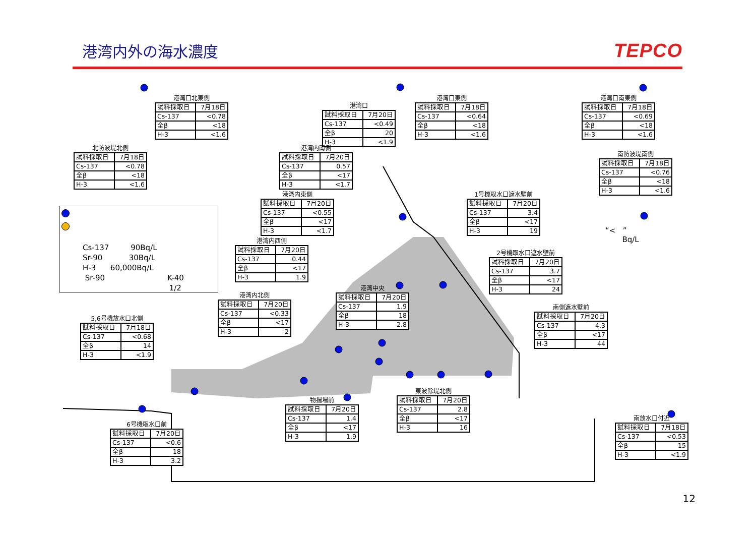港湾内外の海水濃度
TEPCO
港湾口北東側
| 試料採取日 | 7月18日 |
| Cs-137 | <0.78 |
| 全β | <18 |
| H-3 | <1.6 |
港湾口
| 試料採取日 | 7月20日 |
| Cs-137 | <0.49 |
| 全β | 20 |
| H-3 | <1.9 |
港湾口東側
| 試料採取日 | 7月18日 |
| Cs-137 | <0.64 |
| 全β | <18 |
| H-3 | <1.6 |
港湾口南東側
| 試料採取日 | 7月18日 |
| Cs-137 | <0.69 |
| 全β | <18 |
| H-3 | <1.6 |
北防波堤北側
| 試料採取日 | 7月18日 |
| Cs-137 | <0.78 |
| 全β | <18 |
| H-3 | <1.6 |
港湾内南側
| 試料採取日 | 7月20日 |
| Cs-137 | 0.57 |
| 全β | <17 |
| H-3 | <1.7 |
南防波堤南側
| 試料採取日 | 7月18日 |
| Cs-137 | <0.76 |
| 全β | <18 |
| H-3 | <1.6 |
Cs-137 90Bq/L
Sr-90 30Bq/L
H-3 60,000Bq/L
Sr-90 K-40
1/2
港湾内東側
| 試料採取日 | 7月20日 |
| Cs-137 | <0.55 |
| 全β | <17 |
| H-3 | <1.7 |
港湾内西側
| 試料採取日 | 7月20日 |
| Cs-137 | 0.44 |
| 全β | <17 |
| H-3 | 1.9 |
1号機取水口遮水壁前
| 試料採取日 | 7月20日 |
| Cs-137 | 3.4 |
| 全β | <17 |
| H-3 | 19 |
2号機取水口遮水壁前
| 試料採取日 | 7月20日 |
| Cs-137 | 3.7 |
| 全β | <17 |
| H-3 | 24 |
“< ”
Bq/L
5,6号機放水口北側
| 試料採取日 | 7月18日 |
| Cs-137 | <0.68 |
| 全β | 14 |
| H-3 | <1.9 |
港湾内北側
| 試料採取日 | 7月20日 |
| Cs-137 | <0.33 |
| 全β | <17 |
| H-3 | 2 |
港湾中央
| 試料採取日 | 7月20日 |
| Cs-137 | 1.9 |
| 全β | 18 |
| H-3 | 2.8 |
南側遮水壁前
| 試料採取日 | 7月20日 |
| Cs-137 | 4.3 |
| 全β | <17 |
| H-3 | 44 |
6号機取水口前
| 試料採取日 | 7月20日 |
| Cs-137 | <0.6 |
| 全β | 18 |
| H-3 | 3.2 |
物揚場前
| 試料採取日 | 7月20日 |
| Cs-137 | 1.4 |
| 全β | <17 |
| H-3 | 1.9 |
東波除堤北側
| 試料採取日 | 7月20日 |
| Cs-137 | 2.8 |
| 全β | <17 |
| H-3 | 16 |
南放水口付近
| 試料採取日 | 7月18日 |
| Cs-137 | <0.53 |
| 全β | 15 |
| H-3 | <1.9 |
12